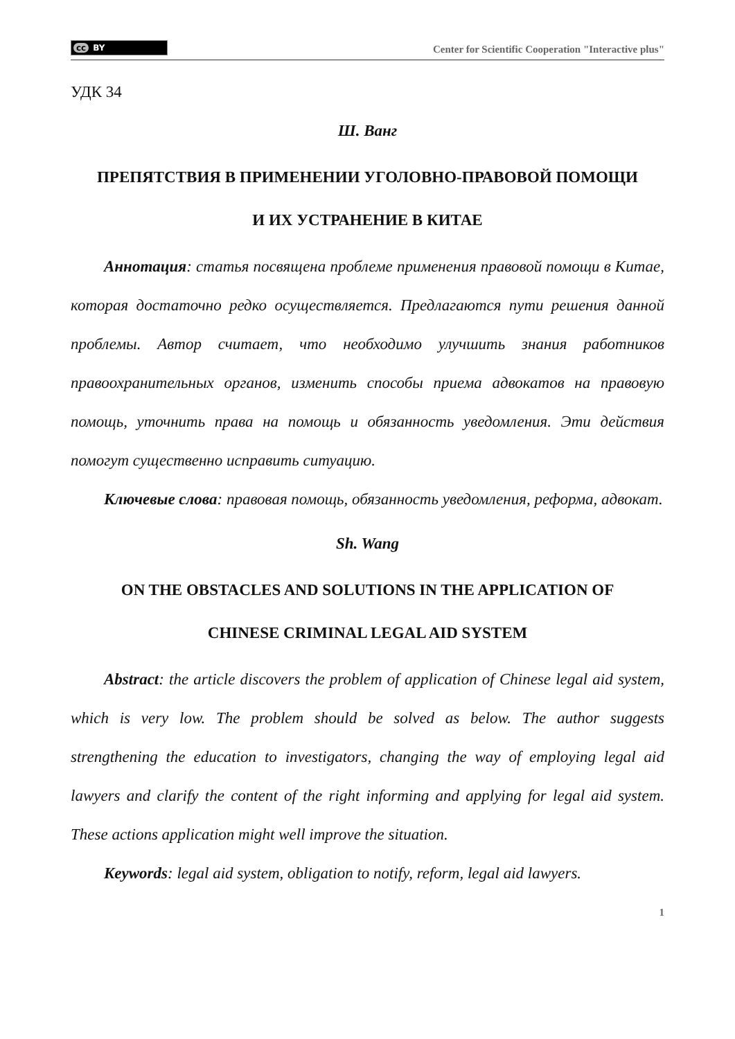cc BY
Center for Scientific Cooperation "Interactive plus"
УДК 34
Ш. Ванг
ПРЕПЯТСТВИЯ В ПРИМЕНЕНИИ УГОЛОВНО-ПРАВОВОЙ ПОМОЩИ
И ИХ УСТРАНЕНИЕ В КИТАЕ
Аннотация: статья посвящена проблеме применения правовой помощи в Китае, которая достаточно редко осуществляется. Предлагаются пути решения данной проблемы. Автор считает, что необходимо улучшить знания работников правоохранительных органов, изменить способы приема адвокатов на правовую помощь, уточнить права на помощь и обязанность уведомления. Эти действия помогут существенно исправить ситуацию.
Ключевые слова: правовая помощь, обязанность уведомления, реформа, адвокат.
Sh. Wang
ON THE OBSTACLES AND SOLUTIONS IN THE APPLICATION OF
CHINESE CRIMINAL LEGAL AID SYSTEM
Abstract: the article discovers the problem of application of Chinese legal aid system, which is very low. The problem should be solved as below. The author suggests strengthening the education to investigators, changing the way of employing legal aid lawyers and clarify the content of the right informing and applying for legal aid system. These actions application might well improve the situation.
Keywords: legal aid system, obligation to notify, reform, legal aid lawyers.
1